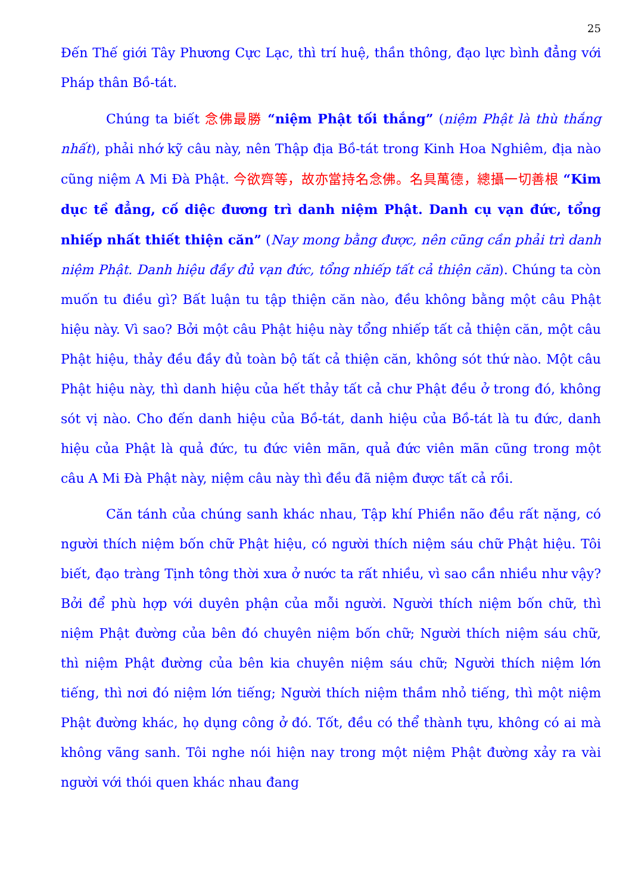25
Đến Thế giới Tây Phương Cực Lạc, thì trí huệ, thần thông, đạo lực bình đẳng với Pháp thân Bồ-tát.
Chúng ta biết 念佛最勝 “niệm Phật tối thắng” (niệm Phật là thù thắng nhất), phải nhớ kỹ câu này, nên Thập địa Bồ-tát trong Kinh Hoa Nghiêm, địa nào cũng niệm A Mi Đà Phật. 今欲齊等，故亦當持名念佛。名具萬德，總攝一切善根 “Kim dục tề đẳng, cố diệc đương trì danh niệm Phật. Danh cụ vạn đức, tổng nhiếp nhất thiết thiện căn” (Nay mong bằng được, nên cũng cần phải trì danh niệm Phật. Danh hiệu đầy đủ vạn đức, tổng nhiếp tất cả thiện căn). Chúng ta còn muốn tu điều gì? Bất luận tu tập thiện căn nào, đều không bằng một câu Phật hiệu này. Vì sao? Bởi một câu Phật hiệu này tổng nhiếp tất cả thiện căn, một câu Phật hiệu, thảy đều đầy đủ toàn bộ tất cả thiện căn, không sót thứ nào. Một câu Phật hiệu này, thì danh hiệu của hết thảy tất cả chư Phật đều ở trong đó, không sót vị nào. Cho đến danh hiệu của Bồ-tát, danh hiệu của Bồ-tát là tu đức, danh hiệu của Phật là quả đức, tu đức viên mãn, quả đức viên mãn cũng trong một câu A Mi Đà Phật này, niệm câu này thì đều đã niệm được tất cả rồi.
Căn tánh của chúng sanh khác nhau, Tập khí Phiền não đều rất nặng, có người thích niệm bốn chữ Phật hiệu, có người thích niệm sáu chữ Phật hiệu. Tôi biết, đạo tràng Tịnh tông thời xưa ở nước ta rất nhiều, vì sao cần nhiều như vậy? Bởi để phù hợp với duyên phận của mỗi người. Người thích niệm bốn chữ, thì niệm Phật đường của bên đó chuyên niệm bốn chữ; Người thích niệm sáu chữ, thì niệm Phật đường của bên kia chuyên niệm sáu chữ; Người thích niệm lớn tiếng, thì nơi đó niệm lớn tiếng; Người thích niệm thầm nhỏ tiếng, thì một niệm Phật đường khác, họ dụng công ở đó. Tốt, đều có thể thành tựu, không có ai mà không vãng sanh. Tôi nghe nói hiện nay trong một niệm Phật đường xảy ra vài người với thói quen khác nhau đang